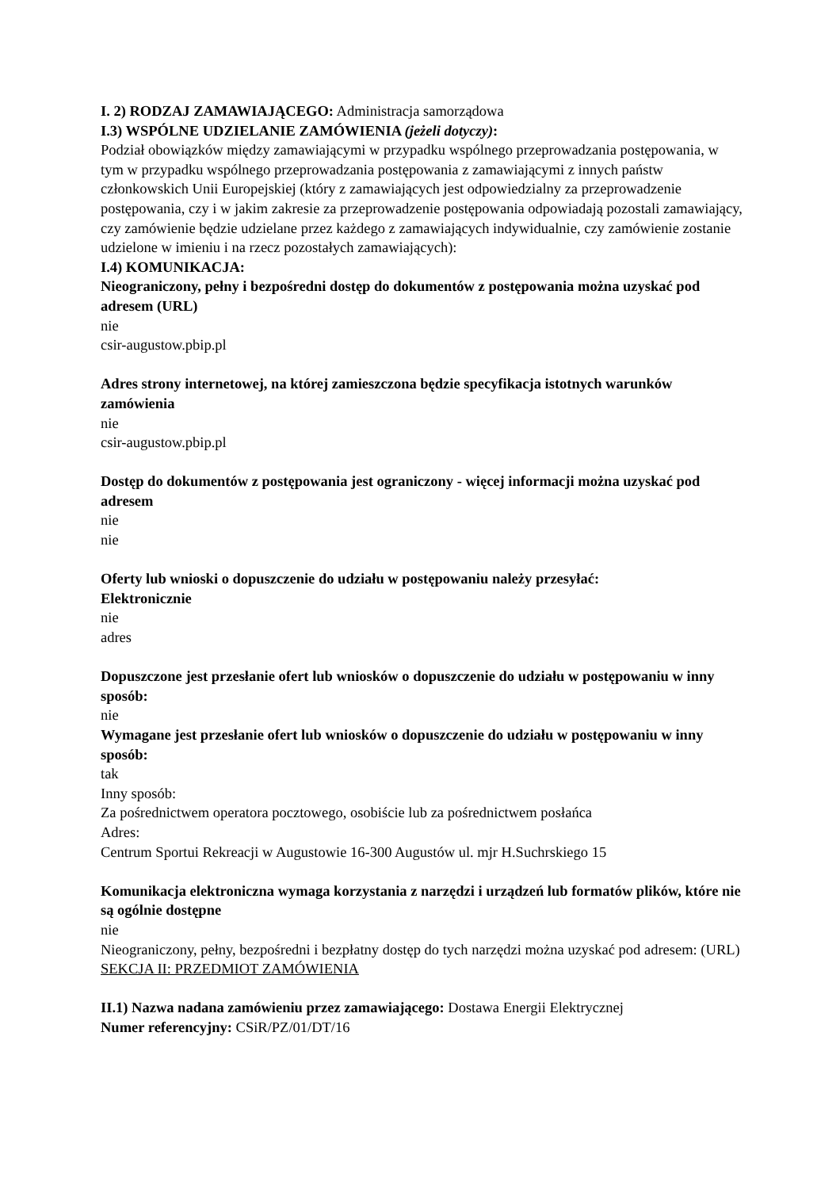I. 2) RODZAJ ZAMAWIAJĄCEGO: Administracja samorządowa
I.3) WSPÓLNE UDZIELANIE ZAMÓWIENIA (jeżeli dotyczy):
Podział obowiązków między zamawiającymi w przypadku wspólnego przeprowadzania postępowania, w tym w przypadku wspólnego przeprowadzania postępowania z zamawiającymi z innych państw członkowskich Unii Europejskiej (który z zamawiających jest odpowiedzialny za przeprowadzenie postępowania, czy i w jakim zakresie za przeprowadzenie postępowania odpowiadają pozostali zamawiający, czy zamówienie będzie udzielane przez każdego z zamawiających indywidualnie, czy zamówienie zostanie udzielone w imieniu i na rzecz pozostałych zamawiających):
I.4) KOMUNIKACJA:
Nieograniczony, pełny i bezpośredni dostęp do dokumentów z postępowania można uzyskać pod adresem (URL)
nie
csir-augustow.pbip.pl
Adres strony internetowej, na której zamieszczona będzie specyfikacja istotnych warunków zamówienia
nie
csir-augustow.pbip.pl
Dostęp do dokumentów z postępowania jest ograniczony - więcej informacji można uzyskać pod adresem
nie
nie
Oferty lub wnioski o dopuszczenie do udziału w postępowaniu należy przesyłać:
Elektronicznie
nie
adres
Dopuszczone jest przesłanie ofert lub wniosków o dopuszczenie do udziału w postępowaniu w inny sposób:
nie
Wymagane jest przesłanie ofert lub wniosków o dopuszczenie do udziału w postępowaniu w inny sposób:
tak
Inny sposób:
Za pośrednictwem operatora pocztowego, osobiście lub za pośrednictwem posłańca
Adres:
Centrum Sportui Rekreacji w Augustowie 16-300 Augustów ul. mjr H.Suchrskiego 15
Komunikacja elektroniczna wymaga korzystania z narzędzi i urządzeń lub formatów plików, które nie są ogólnie dostępne
nie
Nieograniczony, pełny, bezpośredni i bezpłatny dostęp do tych narzędzi można uzyskać pod adresem: (URL)
SEKCJA II: PRZEDMIOT ZAMÓWIENIA
II.1) Nazwa nadana zamówieniu przez zamawiającego: Dostawa Energii Elektrycznej
Numer referencyjny: CSiR/PZ/01/DT/16